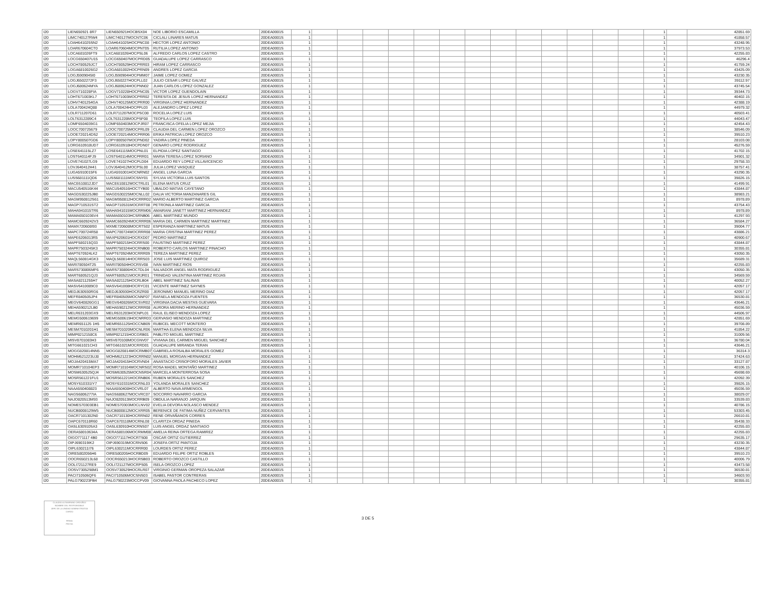| I20 | LIEN650921 8R7 | LIEN650921HOCBSX04 | NOE LIBORIO ESCAMILLA | 20DEA0001S | 1 | | | | | | | | | | | | | | 1 | | 42851.69 |
| I20 | LIMC740127RW4 | LIMC740127MOCNTC06 | CICLALI LINARES MATUS | 20DEA0001S | 1 | | | | | | | | | | | | | | 1 | | 41858.57 |
| I20 | LOAH641025SN2 | LOAH641025HOCPNC08 | HECTOR LOPEZ ANTONIO | 20DEA0001S | 1 | | | | | | | | | | | | | | 1 | | 43248.95 |
| I20 | LOAR670604CT0 | LOAR670604MOCPNT05 | RUTILIA LOPEZ ANTONIO | 20DEA0001S | 1 | | | | | | | | | | | | | | 1 | | 37973.53 |
| I20 | LOCA681026FT9 | LXCA681026HOCPSL06 | ALFREDO CARLOS LOPEZ CASTRO | 20DEA0001S | 1 | | | | | | | | | | | | | | 1 | | 42255.83 |
| I20 | LOCG650407U15 | LOCG650407MOCPRD05 | GUADALUPE LOPEZ CARRASCO | 20DEA0001S | 1 | | | | | | | | | | | | | | 1 | | 46296.4 |
| I20 | LOCH780529JC7 | LOCH780529HOCPRR03 | HIRAM LOPEZ CARRASCO | 20DEA0001S | 1 | | | | | | | | | | | | | | 1 | | 41759.24 |
| I20 | LOGA6810026G2 | LOGA681002HOCPRN09 | ANDRES LOPEZ GARCIA | 20DEA0001S | 1 | | | | | | | | | | | | | | 1 | | 43425.09 |
| I20 | LOGJ5909045I0 | LOGJ590904HOCPMM07 | JAIME LOPEZ GOMEZ | 20DEA0001S | 1 | | | | | | | | | | | | | | 1 | | 43230.35 |
| I20 | LOGJ6502272F3 | LOGJ650227HOCPLL02 | JULIO CESAR LOPEZ GALVEZ | 20DEA0001S | 1 | | | | | | | | | | | | | | 1 | | 39112.97 |
| I20 | LOGJ680624MYA | LOGJ680624HOCPNN02 | JUAN CARLOS LOPEZ GONZALEZ | 20DEA0001S | 1 | | | | | | | | | | | | | | 1 | | 43745.54 |
| I20 | LOGV710228FIA | LOGV710228HOCPNC05 | VICTOR LOPEZ GUENDOLAIN | 20DEA0001S | 1 | | | | | | | | | | | | | | 1 | | 39344.73 |
| I20 | LOHT671003KL7 | LOHT671003MOCPRR02 | TERESITA DE JESUS LOPEZ HERNANDEZ | 20DEA0001S | 1 | | | | | | | | | | | | | | 1 | | 40402.15 |
| I20 | LOHV7401254GA | LOHV740125MOCPRR00 | VIRGINIA LOPEZ HERNANDEZ | 20DEA0001S | 1 | | | | | | | | | | | | | | 1 | | 42388.19 |
| I20 | LOLA700424Q88 | LOLA700424HOCPPL03 | ALEJANDRO LOPEZ LOPEZ | 20DEA0001S | 1 | | | | | | | | | | | | | | 1 | | 44979.32 |
| I20 | LOLR711207D61 | LOLR711207MOCPSC08 | ROCELIA LOPEZ LUIS | 20DEA0001S | 1 | | | | | | | | | | | | | | 1 | | 40503.41 |
| I20 | LOLT6312289C4 | LOLT631228MOCPSF08 | TEOFILA LOPEZ LUIS | 20DEA0001S | 1 | | | | | | | | | | | | | | 1 | | 44043.47 |
| I20 | LOMF6504039G1 | LOMF650403MOCPJR07 | FRANCISCA OFELIA LOPEZ MEJIA | 20DEA0001S | 1 | | | | | | | | | | | | | | 1 | | 42454.43 |
| I20 | LOOC700725679 | LOOC700725MOCPRL09 | CLAUDIA DEL CARMEN LOPEZ OROZCO | 20DEA0001S | 1 | | | | | | | | | | | | | | 1 | | 38546.09 |
| I20 | LOOE720214DS2 | LOOE720214MOCPRR06 | ERIKA PATRICIA LOPEZ OROZCO | 20DEA0001S | 1 | | | | | | | | | | | | | | 1 | | 39510.23 |
| I20 | LOPY800507GD6 | LOPY800507MOCPND02 | YADIRA LOPEZ PINEDA | 20DEA0001S | 1 | | | | | | | | | | | | | | 1 | | 28103.08 |
| I20 | LORG610918UD7 | LORG610918HOCPDN07 | GENARO LOPEZ RODRIGUEZ | 20DEA0001S | 1 | | | | | | | | | | | | | | 1 | | 45276.59 |
| I20 | LOSE641115LZ7 | LOSE641115MOCPNL01 | ELPIDIA LOPEZ SANTIAGO | 20DEA0001S | 1 | | | | | | | | | | | | | | 1 | | 41702.15 |
| I20 | LOST640114FJ9 | LOST640114MOCPRR01 | MARIA TERESA LOPEZ SORIANO | 20DEA0001S | 1 | | | | | | | | | | | | | | 1 | | 34901.32 |
| I20 | LOVE741027LG9 | LOVE741027HOCPLD04 | EDUARDO REY LOPEZ VILLAVICENCIO | 20DEA0001S | 1 | | | | | | | | | | | | | | 1 | | 29758.33 |
| I20 | LOVJ640412H41 | LOVJ640412MOCPSL00 | JULIA LOPEZ VASQUEZ | 20DEA0001S | 1 | | | | | | | | | | | | | | 1 | | 38757.41 |
| I20 | LUGA5910015F6 | LUGA591001HOCNRN02 | ANGEL LUNA GARCIA | 20DEA0001S | 1 | | | | | | | | | | | | | | 1 | | 43290.35 |
| I20 | LUSS681111QD6 | LUSS681111MOCSNY01 | SYLVIA VICTORIA LUIS SANTOS | 20DEA0001S | 1 | | | | | | | | | | | | | | 1 | | 39826.15 |
| I20 | MACE610812JD7 | MACE610812MOCTRL01 | ELENA MATUS CRUZ | 20DEA0001S | 1 | | | | | | | | | | | | | | 1 | | 41499.91 |
| I20 | MACU540516K44 | MACU540516HOCTYB00 | UBALDO MATIAS CAYETANO | 20DEA0001S | 1 | | | | | | | | | | | | | | 1 | | 43844.87 |
| I20 | MAGD530225JB0 | MAGD530225MOCNLL02 | DALIA VICTORIA MANZANARES GIL | 20DEA0001S | 1 | | | | | | | | | | | | | | 1 | | 38983.21 |
| I20 | MAGM950812S61 | MAGM950812HOCRRR02 | MARIO ALBERTO MARTINEZ GARCIA | 20DEA0001S | 1 | | | | | | | | | | | | | | 1 | | 8978.89 |
| I20 | MAGP710531ST2 | MAGP710531MOCRRT08 | PETRONILA MARTINEZ GARCIA | 20DEA0001S | 1 | | | | | | | | | | | | | | 1 | | 43754.43 |
| I20 | MAHA941015TR6 | MAHA941015MOCRRM06 | AMAIRANI JANETT MARTINEZ HERNANDEZ | 20DEA0001S | 1 | | | | | | | | | | | | | | 1 | | 8978.89 |
| I20 | MAMA6501036V4 | MAMA650103HCSRNB06 | ABEL MARTINEZ MUNDO | 20DEA0001S | 1 | | | | | | | | | | | | | | 1 | | 41297.93 |
| I20 | MAMC6609242V3 | MAMC660924MOCRRR06 | MARIA DEL CARMEN MARTINEZ MARTINEZ | 20DEA0001S | 1 | | | | | | | | | | | | | | 1 | | 36584.27 |
| I20 | MAMX720608I93 | MXME720608MOCRTS02 | ESPERANZA MARTINEZ MATUS | 20DEA0001S | 1 | | | | | | | | | | | | | | 1 | | 39004.77 |
| I20 | MAPC700724R58 | MAPC700724MOCRRR08 | MARIA CRISTINA MARTINEZ PEREZ | 20DEA0001S | 1 | | | | | | | | | | | | | | 1 | | 43886.21 |
| I20 | MAPE6206013R5 | MAXP620601HOCRXD07 | PEDRO MARTINEZ | 20DEA0001S | 1 | | | | | | | | | | | | | | 1 | | 40900.67 |
| I20 | MAPF580215Q33 | MAPF580215HOCRRS00 | FAUSTINO MARTINEZ PEREZ | 20DEA0001S | 1 | | | | | | | | | | | | | | 1 | | 43844.87 |
| I20 | MAPR7503245K3 | MAPR750324HOCRNB08 | ROBERTO CARLOS MARTINEZ PINACHO | 20DEA0001S | 1 | | | | | | | | | | | | | | 1 | | 30355.81 |
| I20 | MAPT670924LK2 | MAPT670924MOCRRR09 | TEREZA MARTINEZ PEREZ | 20DEA0001S | 1 | | | | | | | | | | | | | | 1 | | 43050.35 |
| I20 | MAQL560814GK3 | MAQL560814HOCRRS03 | JOSE LUIS MARTINEZ QUIROZ | 20DEA0001S | 1 | | | | | | | | | | | | | | 1 | | 35689.31 |
| I20 | MARI780504T25 | MARI780504HOCRSV08 | IVAN MARTINEZ RIOS | 20DEA0001S | 1 | | | | | | | | | | | | | | 1 | | 42255.83 |
| I20 | MARS730806MF6 | MARS730806HOCTDL04 | SALVADOR ANGEL MATA RODRIGUEZ | 20DEA0001S | 1 | | | | | | | | | | | | | | 1 | | 43050.35 |
| I20 | MART680521QJ3 | MART680521MOCRJR01 | TRINIDAD VALENTINA MARTINEZ ROJAS | 20DEA0001S | 1 | | | | | | | | | | | | | | 1 | | 34569.59 |
| I20 | MASA8211255H7 | MASA821125HOCRLB04 | ABEL MARTINEZ SALINAS | 20DEA0001S | 1 | | | | | | | | | | | | | | 1 | | 40052.27 |
| I20 | MASV6410089C0 | MASV641008HOCRYC01 | VICENTE MARTINEZ SAYNES | 20DEA0001S | 1 | | | | | | | | | | | | | | 1 | | 42057.17 |
| I20 | MEDJ630930RG6 | MEDJ630930HOCRZR00 | JERONIMO MANUEL MERINO DIAZ | 20DEA0001S | 1 | | | | | | | | | | | | | | 1 | | 42057.17 |
| I20 | MEFR840505JP4 | MEFR840505MOCNNF07 | RAFAELA MENDOZA FUENTES | 20DEA0001S | 1 | | | | | | | | | | | | | | 1 | | 36530.81 |
| I20 | MEGV640826GG1 | MEGV640826MOCSVR02 | VIRGINIA DACIA MESTAS GUEVARA | 20DEA0001S | 1 | | | | | | | | | | | | | | 1 | | 43646.21 |
| I20 | MEHA590212LB0 | MEHA590212MOCRRR08 | AURORA MERINO HERNANDEZ | 20DEA0001S | 1 | | | | | | | | | | | | | | 1 | | 45036.59 |
| I20 | MELR631203GX9 | MELR631203HOCNPL01 | RAUL ELISEO MENDOZA LOPEZ | 20DEA0001S | 1 | | | | | | | | | | | | | | 1 | | 44506.97 |
| I20 | MEMG500619699 | MEMG500619HOCNRR03 | GERVASIO MENDOZA MARTINEZ | 20DEA0001S | 1 | | | | | | | | | | | | | | 1 | | 42851.69 |
| I20 | MEMR651125 1H5 | MEMR651125HOCCNB09 | RUBICEL MECOTT MONTERO | 20DEA0001S | 1 | | | | | | | | | | | | | | 1 | | 39708.89 |
| I20 | MESM7010201H1 | MESM701020MOCNLR06 | MARTHA ELENA MENDOZA SILVA | 20DEA0001S | 1 | | | | | | | | | | | | | | 1 | | 41854.22 |
| I20 | MIMP8212158C6 | MIMP821215HOCGRB01 | PABLITO MIGUEL MARTINEZ | 20DEA0001S | 1 | | | | | | | | | | | | | | 1 | | 31009.56 |
| I20 | MISV8701083H3 | MISV870108MOCGNV07 | VIVIANA DEL CARMEN MIGUEL SANCHEZ | 20DEA0001S | 1 | | | | | | | | | | | | | | 1 | | 36780.04 |
| I20 | MITG661021CH3 | MITG661021MOCRRD01 | GUADALUPE MIRANDA TERAN | 20DEA0001S | 1 | | | | | | | | | | | | | | 1 | | 43646.21 |
| I20 | MOGG820814NN5 | MOGG820814MOCRMB07 | GABRIELA ROSALBA MORALES GOMEZ | 20DEA0001S | 1 | | | | | | | | | | | | | | 1 | | 36314.3 |
| I20 | MOHM621223UJ8 | MOHM621223HOCRRN02 | MANUEL MORGAN HERNANDEZ | 20DEA0001S | 1 | | | | | | | | | | | | | | 1 | | 37424.63 |
| I20 | MOJA420415MA7 | MOJA420415HOCRVN04 | ANASTACIO CRISOFORO MORALES JAVIER | 20DEA0001S | 1 | | | | | | | | | | | | | | 1 | | 33127.87 |
| I20 | MOMR710104EP3 | MOMR710104MOCNRS02 | ROSA MADEL MONTAÑO MARTINEZ | 20DEA0001S | 1 | | | | | | | | | | | | | | 1 | | 40106.15 |
| I20 | MOSM630525QJ4 | MOSM630525MOCNSR04 | MARCELA MONTERROSA SOSA | 20DEA0001S | 1 | | | | | | | | | | | | | | 1 | | 45698.69 |
| I20 | MOSR561221FU1 | MOSR561221HOCRNB06 | RUBEN MORALES SANCHEZ | 20DEA0001S | 1 | | | | | | | | | | | | | | 1 | | 42092.39 |
| I20 | MOSY610331IY7 | MOSY610331MOCRNL03 | YOLANDA MORALES SANCHEZ | 20DEA0001S | 1 | | | | | | | | | | | | | | 1 | | 39826.15 |
| I20 | NAAA550408823 | NAAA550408HOCVRL07 | ALBERTO NAVA ARMENGOL | 20DEA0001S | 1 | | | | | | | | | | | | | | 1 | | 45036.59 |
| I20 | NAGS6806277IA | NAGS680627MOCVRC07 | SOCORRO NAVARRO GARCIA | 20DEA0001S | 1 | | | | | | | | | | | | | | 1 | | 38029.07 |
| I20 | NAJO820513M93 | NAJO820513MOCRRB09 | OBDULIA NARANJO JARQUIN | 20DEA0001S | 1 | | | | | | | | | | | | | | 1 | | 33539.83 |
| I20 | NOME570303EB1 | NOME570303MOCLNV02 | EVELIA DEVORA NOLASCO MENDEZ | 20DEA0001S | 1 | | | | | | | | | | | | | | 1 | | 40786.15 |
| I20 | NUCB8008129W5 | NUCB800812MOCXRR05 | BERENICE DE FATIMA NUÑEZ CERVANTES | 20DEA0001S | 1 | | | | | | | | | | | | | | 1 | | 53303.45 |
| I20 | OACR7101302N0 | OACR710130HOCRRN02 | RENE ORVAÑANOS CORRES | 20DEA0001S | 1 | | | | | | | | | | | | | | 1 | | 26610.81 |
| I20 | OAPC670118R60 | OAPC670118MOCRNL08 | CLARITZA ORDAZ PINEDA | 20DEA0001S | 1 | | | | | | | | | | | | | | 1 | | 35438.33 |
| I20 | OASL630910SA3 | OASL630910HOCRNS07 | LUIS ANGEL ORDAZ SANTIAGO | 20DEA0001S | 1 | | | | | | | | | | | | | | 1 | | 42255.83 |
| I20 | OERA58010634A | OERA580106MOCRMM08 | AMELIA REINA ORTEGA RAMIREZ | 20DEA0001S | 1 | | | | | | | | | | | | | | 1 | | 42255.83 |
| I20 | OIGO771117 4B0 | OIGO771117HOCRTS08 | OSCAR ORTIZ GUTIERREZ | 20DEA0001S | 1 | | | | | | | | | | | | | | 1 | | 29635.17 |
| I20 | OIPJ690319IK2 | OIPJ690319MOCRNS06 | JOSEFA ORTIZ PANTOJA | 20DEA0001S | 1 | | | | | | | | | | | | | | 1 | | 43230.35 |
| I20 | OIPL630211I76 | OIPL630211MOCRRR00 | LOURDES ORTIZ PEREZ | 20DEA0001S | 1 | | | | | | | | | | | | | | 1 | | 43844.87 |
| I20 | OIRE5802056H6 | OIRE580205HOCRBD09 | EDUARDO FELIPE ORTIZ ROBLES | 20DEA0001S | 1 | | | | | | | | | | | | | | 1 | | 39510.23 |
| I20 | OOCR650213L68 | OOCR650213HOCRSB03 | ROBERTO OROZCO CASTILLO | 20DEA0001S | 1 | | | | | | | | | | | | | | 1 | | 40006.79 |
| I20 | OOLI721127RE9 | OOLI721127MOCRPS05 | ISELA OROZCO LOPEZ | 20DEA0001S | 1 | | | | | | | | | | | | | | 1 | | 43473.58 |
| I20 | OOSV7305298M1 | OOSV730529HOCRLR07 | VIRGINIO GERMAN OROPEZA SALAZAR | 20DEA0001S | 1 | | | | | | | | | | | | | | 1 | | 36530.81 |
| I20 | PACI710506QF6 | PACI710506MOCSNS03 | ISABEL PASTOR CONTRERAS | 20DEA0001S | 1 | | | | | | | | | | | | | | 1 | | 34603.93 |
| I20 | PALG790223FB4 | PALG790223MOCCPV09 | GIOVANNA PAOLA PACHECO LOPEZ | 20DEA0001S | 1 | | | | | | | | | | | | | | 1 | | 30355.81 |
CLAUDIO ALTAMIRANO ORDOÑEZ
NOMBRE DEL RESPONSABLE
JEFE DE LA UNIDAD ADMINISTRATIVA
CARGO
FIRMA
FECHA
3 DE 5